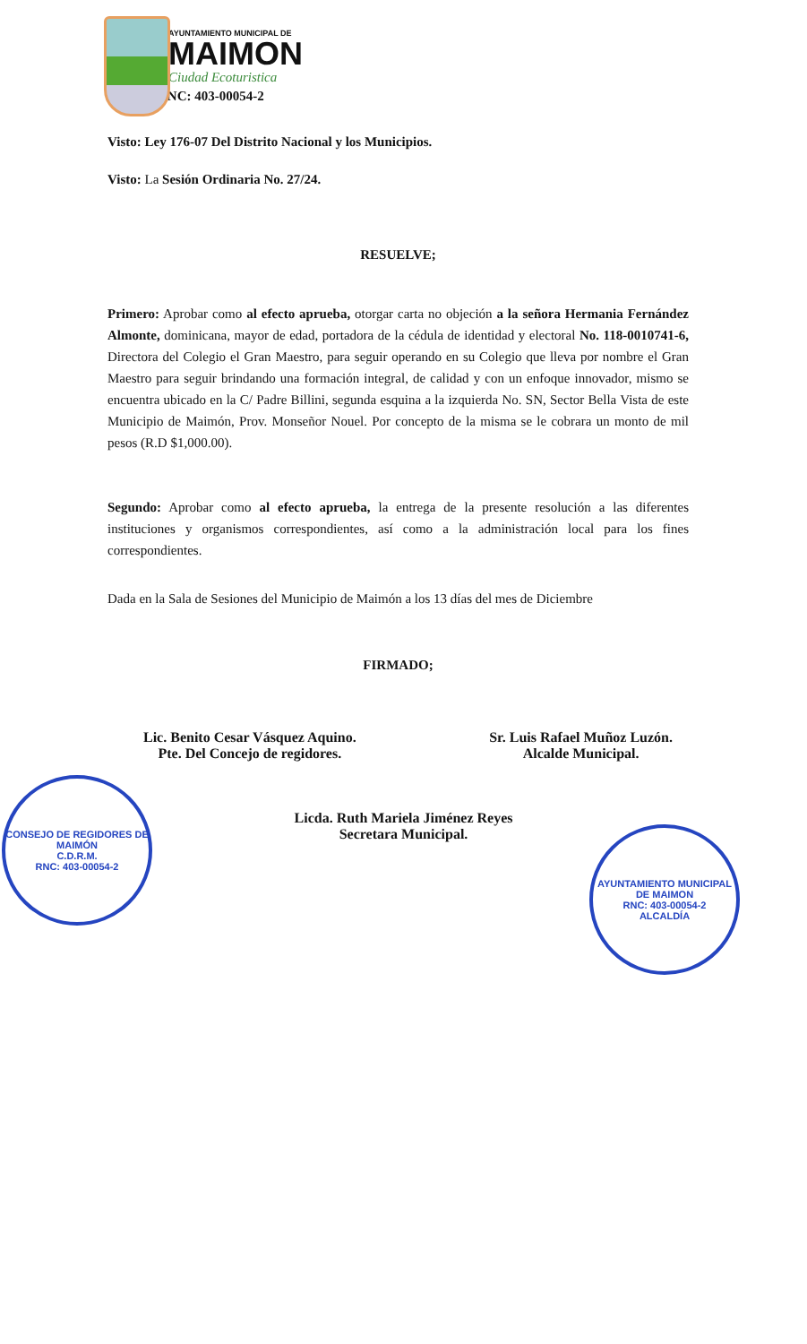AYUNTAMIENTO MUNICIPAL DE
MAIMON
Ciudad Ecoturistica
RNC: 403-00054-2
Visto: Ley 176-07 Del Distrito Nacional y los Municipios.
Visto: La Sesión Ordinaria No. 27/24.
RESUELVE;
Primero: Aprobar como al efecto aprueba, otorgar carta no objeción a la señora Hermania Fernández Almonte, dominicana, mayor de edad, portadora de la cédula de identidad y electoral No. 118-0010741-6, Directora del Colegio el Gran Maestro, para seguir operando en su Colegio que lleva por nombre el Gran Maestro para seguir brindando una formación integral, de calidad y con un enfoque innovador, mismo se encuentra ubicado en la C/ Padre Billini, segunda esquina a la izquierda No. SN, Sector Bella Vista de este Municipio de Maimón, Prov. Monseñor Nouel. Por concepto de la misma se le cobrara un monto de mil pesos (R.D $1,000.00).
Segundo: Aprobar como al efecto aprueba, la entrega de la presente resolución a las diferentes instituciones y organismos correspondientes, así como a la administración local para los fines correspondientes.
Dada en la Sala de Sesiones del Municipio de Maimón a los 13 días del mes de Diciembre
FIRMADO;
Lic. Benito Cesar Vásquez Aquino.
Pte. Del Concejo de regidores.
Sr. Luis Rafael Muñoz Luzón.
Alcalde Municipal.
Licda. Ruth Mariela Jiménez Reyes
Secretara Municipal.
CONSEJO DE REGIDORES DE MAIMÓN
C.D.R.M.
RNC: 403-00054-2
AYUNTAMIENTO MUNICIPAL DE MAIMON
RNC: 403-00054-2
ALCALDÍA